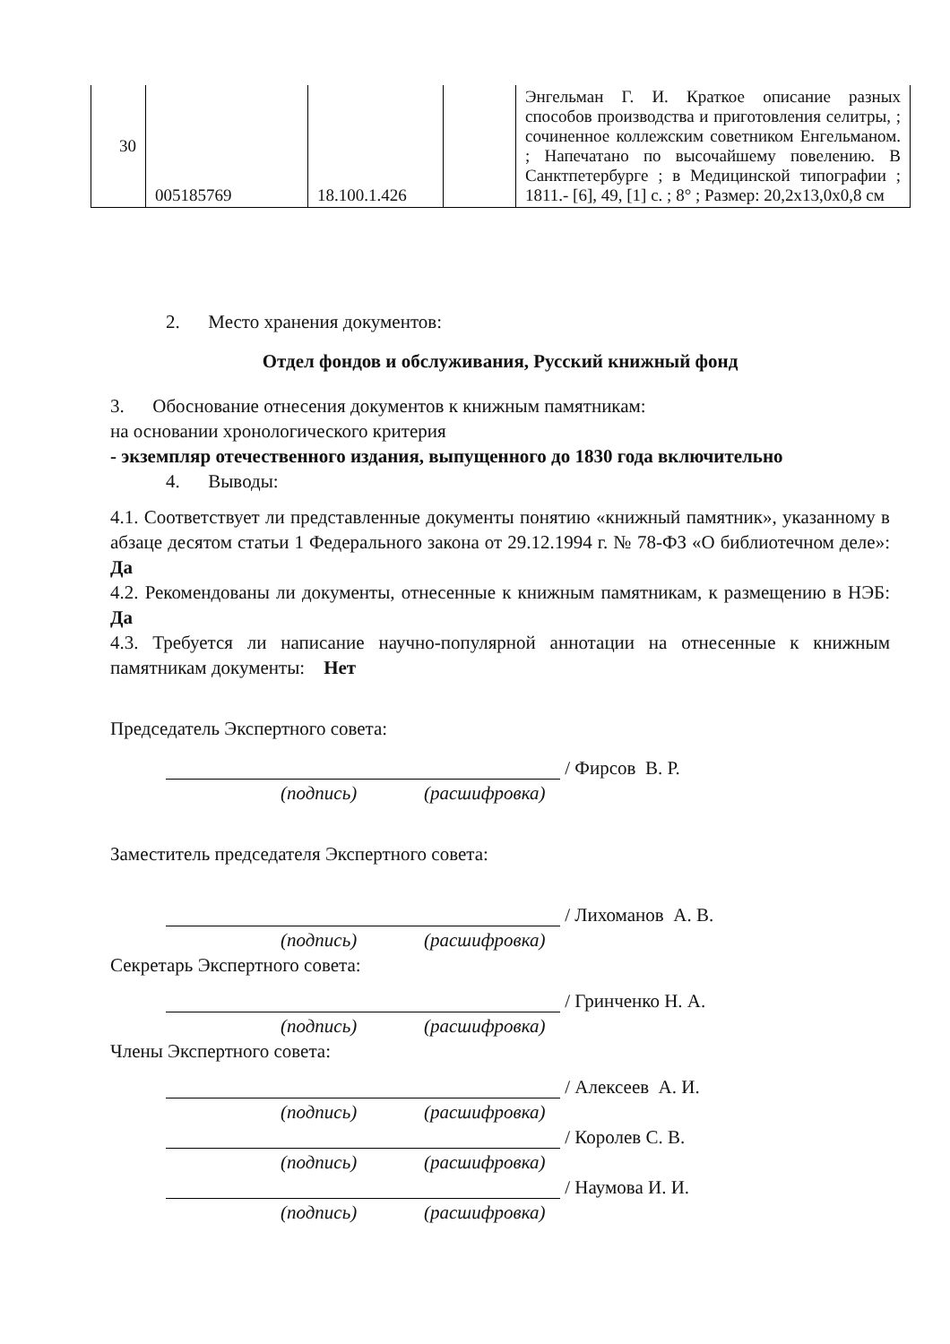| 30 | 005185769 | 18.100.1.426 | | Энгельман Г. И. Краткое описание разных способов производства и приготовления селитры, ; сочиненное коллежским советником Енгельманом. ; Напечатано по высочайшему повелению. В Санктпетербурге ; в Медицинской типографии ; 1811.- [6], 49, [1] с. ; 8° ; Размер: 20,2x13,0x0,8 см |
2. Место хранения документов:
Отдел фондов и обслуживания, Русский книжный фонд
3. Обоснование отнесения документов к книжным памятникам:
на основании хронологического критерия
- экземпляр отечественного издания, выпущенного до 1830 года включительно
4. Выводы:
4.1. Соответствует ли представленные документы понятию «книжный памятник», указанному в абзаце десятом статьи 1 Федерального закона от 29.12.1994 г. № 78-ФЗ «О библиотечном деле»: Да
4.2. Рекомендованы ли документы, отнесенные к книжным памятникам, к размещению в НЭБ: Да
4.3. Требуется ли написание научно-популярной аннотации на отнесенные к книжным памятникам документы: Нет
Председатель Экспертного совета:
/ Фирсов В. Р.
(подпись) (расшифровка)
Заместитель председателя Экспертного совета:
/ Лихоманов А. В.
(подпись) (расшифровка)
Секретарь Экспертного совета:
/ Гринченко Н. А.
(подпись) (расшифровка)
Члены Экспертного совета:
/ Алексеев А. И.
(подпись) (расшифровка)
/ Королев С. В.
(подпись) (расшифровка)
/ Наумова И. И.
(подпись) (расшифровка)